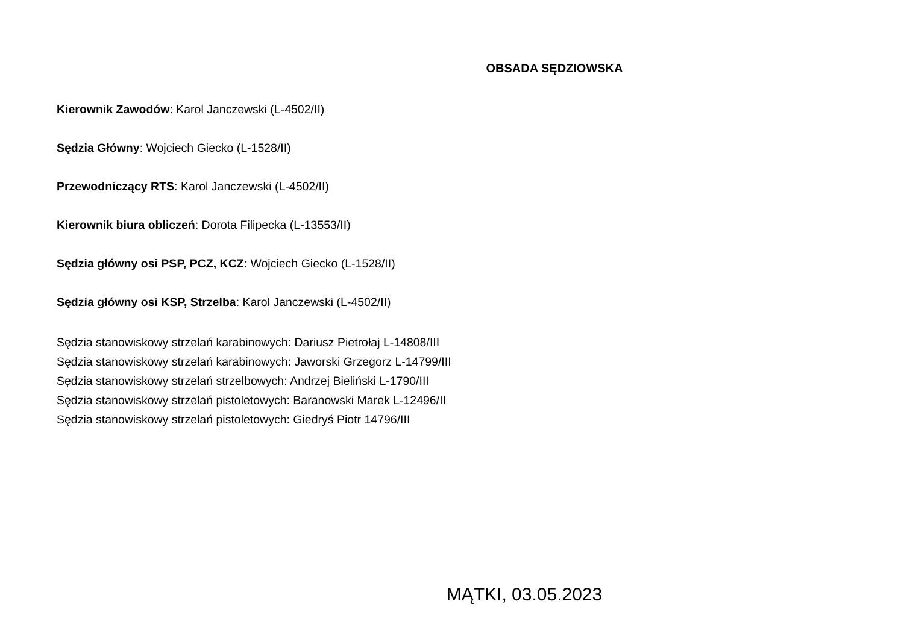OBSADA SĘDZIOWSKA
Kierownik Zawodów: Karol Janczewski (L-4502/II)
Sędzia Główny: Wojciech Giecko (L-1528/II)
Przewodniczący RTS: Karol Janczewski (L-4502/II)
Kierownik biura obliczeń: Dorota Filipecka (L-13553/II)
Sędzia główny osi PSP, PCZ, KCZ: Wojciech Giecko (L-1528/II)
Sędzia główny osi KSP, Strzelba: Karol Janczewski (L-4502/II)
Sędzia stanowiskowy strzelań karabinowych: Dariusz Pietrołaj L-14808/III
Sędzia stanowiskowy strzelań karabinowych: Jaworski Grzegorz L-14799/III
Sędzia stanowiskowy strzelań strzelbowych: Andrzej Bieliński L-1790/III
Sędzia stanowiskowy strzelań pistoletowych: Baranowski Marek L-12496/II
Sędzia stanowiskowy strzelań pistoletowych: Giedryś Piotr 14796/III
MĄTKI, 03.05.2023